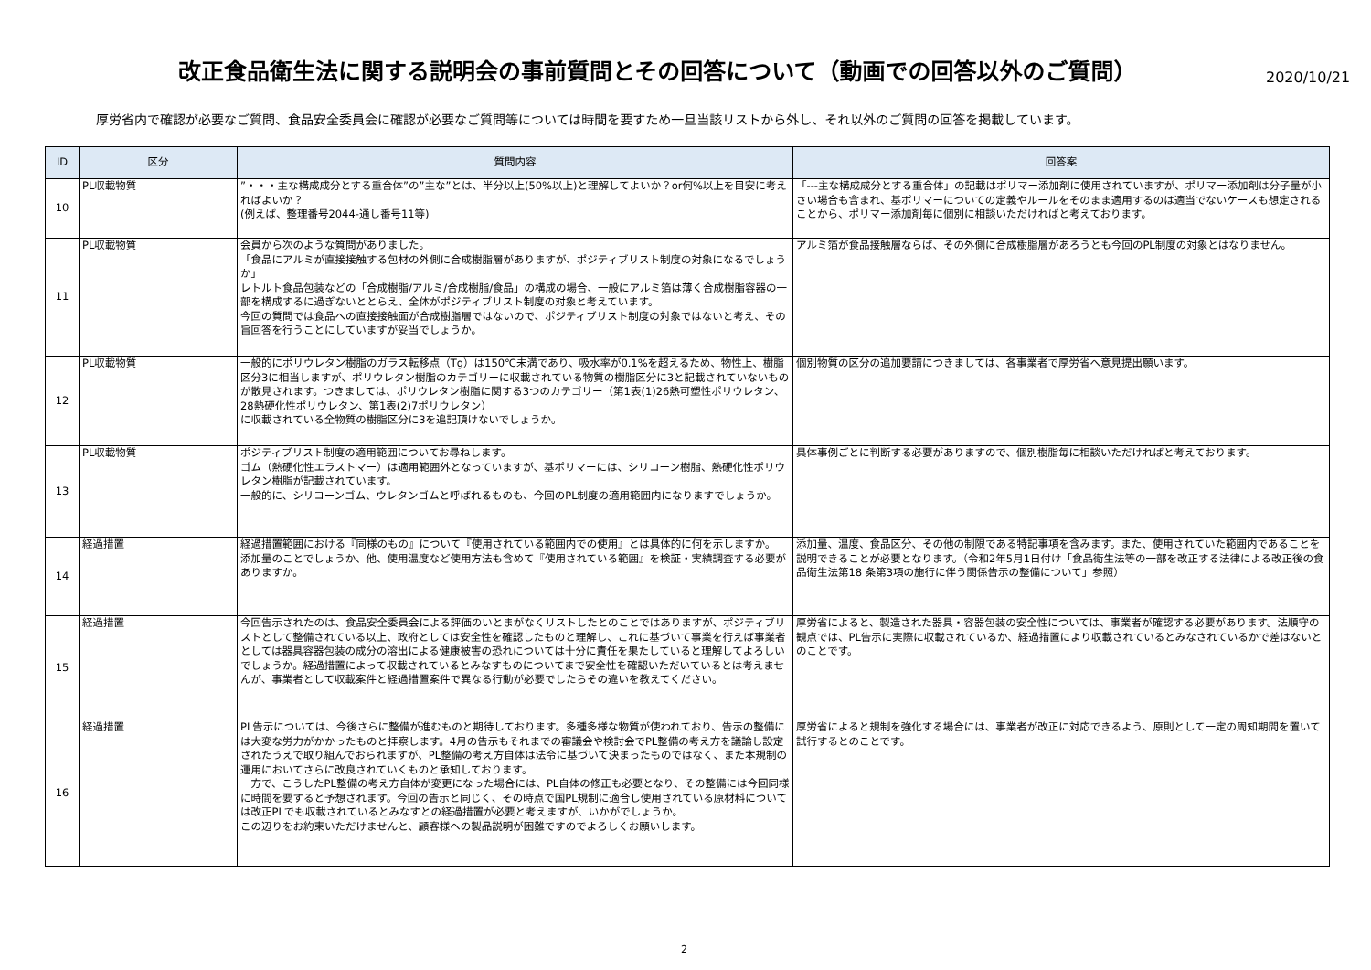改正食品衛生法に関する説明会の事前質問とその回答について（動画での回答以外のご質問）
2020/10/21
厚労省内で確認が必要なご質問、食品安全委員会に確認が必要なご質問等については時間を要すため一旦当該リストから外し、それ以外のご質問の回答を掲載しています。
| ID | 区分 | 質問内容 | 回答案 |
| --- | --- | --- | --- |
| 10 | PL収載物質 | ”・・・主な構成成分とする重合体”の”主な”とは、半分以上(50%以上)と理解してよいか？or何%以上を目安に考えればよいか？ (例えば、整理番号2044-通し番号11等) | 「---主な構成成分とする重合体」の記載はポリマー添加剤に使用されていますが、ポリマー添加剤は分子量が小さい場合も含まれ、基ポリマーについての定義やルールをそのまま適用するのは適当でないケースも想定されることから、ポリマー添加剤毎に個別に相談いただければと考えております。 |
| 11 | PL収載物質 | 会員から次のような質問がありました。 「食品にアルミが直接接触する包材の外側に合成樹脂層がありますが、ポジティブリスト制度の対象になるでしょうか」 レトルト食品包装などの「合成樹脂/アルミ/合成樹脂/食品」の構成の場合、一般にアルミ箔は薄く合成樹脂容器の一部を構成するに過ぎないととらえ、全体がポジティブリスト制度の対象と考えています。 今回の質問では食品への直接接触面が合成樹脂層ではないので、ポジティブリスト制度の対象ではないと考え、その旨回答を行うことにしていますが妥当でしょうか。 | アルミ箔が食品接触層ならば、その外側に合成樹脂層があろうとも今回のPL制度の対象とはなりません。 |
| 12 | PL収載物質 | 一般的にポリウレタン樹脂のガラス転移点（Tg）は150℃未満であり、吸水率が0.1%を超えるため、物性上、樹脂区分3に相当しますが、ポリウレタン樹脂のカテゴリーに収載されている物質の樹脂区分に3と記載されていないものが散見されます。つきましては、ポリウレタン樹脂に関する3つのカテゴリー（第1表(1)26熱可塑性ポリウレタン、28熱硬化性ポリウレタン、第1表(2)7ポリウレタン） に収載されている全物質の樹脂区分に3を追記頂けないでしょうか。 | 個別物質の区分の追加要請につきましては、各事業者で厚労省へ意見提出願います。 |
| 13 | PL収載物質 | ポジティブリスト制度の適用範囲についてお尋ねします。 ゴム（熱硬化性エラストマー）は適用範囲外となっていますが、基ポリマーには、シリコーン樹脂、熱硬化性ポリウレタン樹脂が記載されています。 一般的に、シリコーンゴム、ウレタンゴムと呼ばれるものも、今回のPL制度の適用範囲内になりますでしょうか。 | 具体事例ごとに判断する必要がありますので、個別樹脂毎に相談いただければと考えております。 |
| 14 | 経過措置 | 経過措置範囲における『同様のもの』について『使用されている範囲内での使用』とは具体的に何を示しますか。 添加量のことでしょうか、他、使用温度など使用方法も含めて『使用されている範囲』を検証・実績調査する必要がありますか。 | 添加量、温度、食品区分、その他の制限である特記事項を含みます。また、使用されていた範囲内であることを説明できることが必要となります。（令和2年5月1日付け「食品衛生法等の一部を改正する法律による改正後の食品衛生法第18 条第3項の施行に伴う関係告示の整備について」参照） |
| 15 | 経過措置 | 今回告示されたのは、食品安全委員会による評価のいとまがなくリストしたとのことではありますが、ポジティブリストとして整備されている以上、政府としては安全性を確認したものと理解し、これに基づいて事業を行えば事業者としては器具容器包装の成分の溶出による健康被害の恐れについては十分に責任を果たしていると理解してよろしいでしょうか。経過措置によって収載されているとみなすものについてまで安全性を確認いただいているとは考えませんが、事業者として収載案件と経過措置案件で異なる行動が必要でしたらその違いを教えてください。 | 厚労省によると、製造された器具・容器包装の安全性については、事業者が確認する必要があります。法順守の観点では、PL告示に実際に収載されているか、経過措置により収載されているとみなされているかで差はないとのことです。 |
| 16 | 経過措置 | PL告示については、今後さらに整備が進むものと期待しております。多種多様な物質が使われており、告示の整備には大変な労力がかかったものと拝察します。4月の告示もそれまでの審議会や検討会でPL整備の考え方を議論し設定されたうえで取り組んでおられますが、PL整備の考え方自体は法令に基づいて決まったものではなく、また本規制の運用においてさらに改良されていくものと承知しております。 一方で、こうしたPL整備の考え方自体が変更になった場合には、PL自体の修正も必要となり、その整備には今回同様に時間を要すると予想されます。今回の告示と同じく、その時点で国PL規制に適合し使用されている原材料については改正PLでも収載されているとみなすとの経過措置が必要と考えますが、いかがでしょうか。 この辺りをお約束いただけませんと、顧客様への製品説明が困難ですのでよろしくお願いします。 | 厚労省によると規制を強化する場合には、事業者が改正に対応できるよう、原則として一定の周知期間を置いて試行するとのことです。 |
2